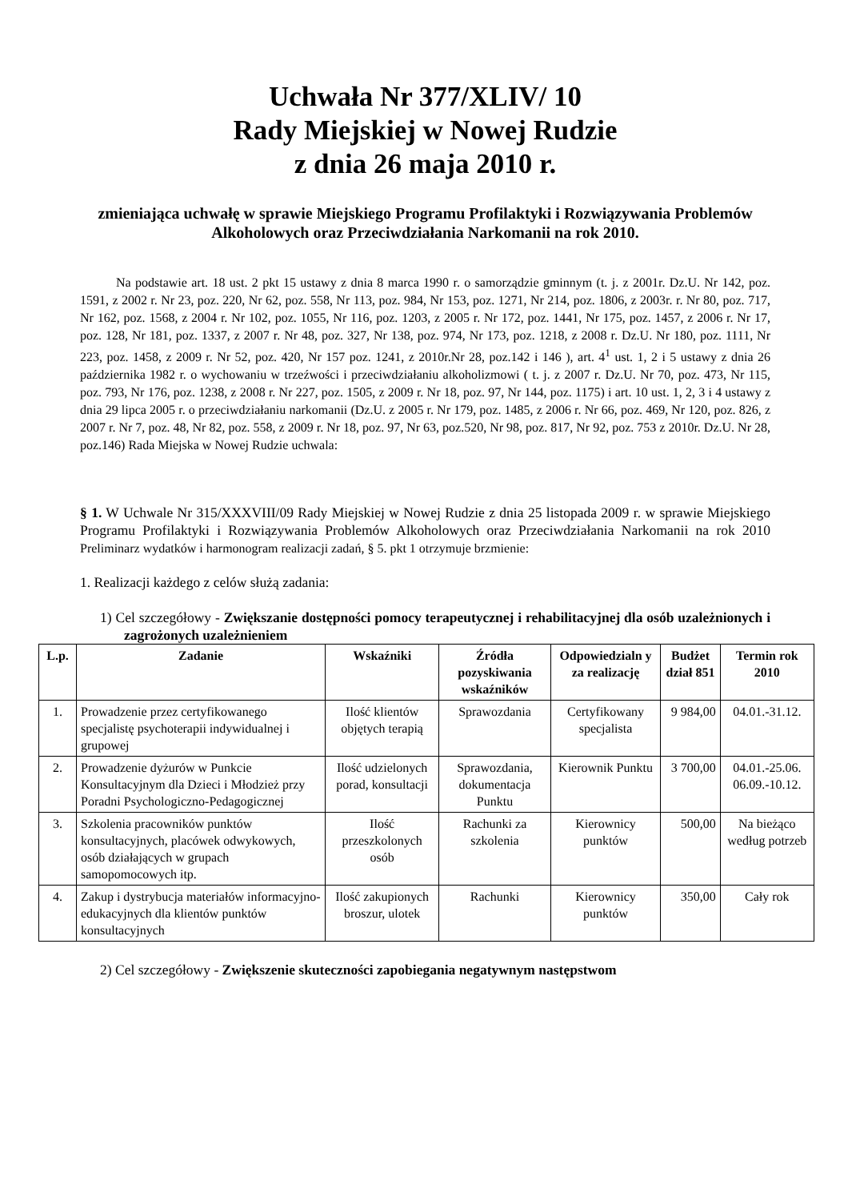Uchwała Nr 377/XLIV/ 10
Rady Miejskiej w Nowej Rudzie
z dnia 26 maja 2010 r.
zmieniająca uchwałę w sprawie Miejskiego Programu Profilaktyki i Rozwiązywania Problemów Alkoholowych oraz Przeciwdziałania Narkomanii na rok 2010.
Na podstawie art. 18 ust. 2 pkt 15 ustawy z dnia 8 marca 1990 r. o samorządzie gminnym (t. j. z 2001r. Dz.U. Nr 142, poz. 1591, z 2002 r. Nr 23, poz. 220, Nr 62, poz. 558, Nr 113, poz. 984, Nr 153, poz. 1271, Nr 214, poz. 1806, z 2003r. r. Nr 80, poz. 717, Nr 162, poz. 1568, z 2004 r. Nr 102, poz. 1055, Nr 116, poz. 1203, z 2005 r. Nr 172, poz. 1441, Nr 175, poz. 1457, z 2006 r. Nr 17, poz. 128, Nr 181, poz. 1337, z 2007 r. Nr 48, poz. 327, Nr 138, poz. 974, Nr 173, poz. 1218, z 2008 r. Dz.U. Nr 180, poz. 1111, Nr 223, poz. 1458, z 2009 r. Nr 52, poz. 420, Nr 157 poz. 1241, z 2010r.Nr 28, poz.142 i 146 ), art. 4<sup>1</sup> ust. 1, 2 i 5 ustawy z dnia 26 października 1982 r. o wychowaniu w trzeźwości i przeciwdziałaniu alkoholizmowi ( t. j. z 2007 r. Dz.U. Nr 70, poz. 473, Nr 115, poz. 793, Nr 176, poz. 1238, z 2008 r. Nr 227, poz. 1505, z 2009 r. Nr 18, poz. 97, Nr 144, poz. 1175) i art. 10 ust. 1, 2, 3 i 4 ustawy z dnia 29 lipca 2005 r. o przeciwdziałaniu narkomanii (Dz.U. z 2005 r. Nr 179, poz. 1485, z 2006 r. Nr 66, poz. 469, Nr 120, poz. 826, z 2007 r. Nr 7, poz. 48, Nr 82, poz. 558, z 2009 r. Nr 18, poz. 97, Nr 63, poz.520, Nr 98, poz. 817, Nr 92, poz. 753 z 2010r. Dz.U. Nr 28, poz.146) Rada Miejska w Nowej Rudzie uchwala:
§ 1. W Uchwale Nr 315/XXXVIII/09 Rady Miejskiej w Nowej Rudzie z dnia 25 listopada 2009 r. w sprawie Miejskiego Programu Profilaktyki i Rozwiązywania Problemów Alkoholowych oraz Przeciwdziałania Narkomanii na rok 2010 Preliminarz wydatków i harmonogram realizacji zadań, § 5. pkt 1 otrzymuje brzmienie:
1. Realizacji każdego z celów służą zadania:
1) Cel szczegółowy - Zwiększanie dostępności pomocy terapeutycznej i rehabilitacyjnej dla osób uzależnionych i zagrożonych uzależnieniem
| L.p. | Zadanie | Wskaźniki | Źródła pozyskiwania wskaźników | Odpowiedzialn y za realizację | Budżet dział 851 | Termin rok 2010 |
| --- | --- | --- | --- | --- | --- | --- |
| 1. | Prowadzenie przez certyfikowanego specjalistę psychoterapii indywidualnej i grupowej | Ilość klientów objętych terapią | Sprawozdania | Certyfikowany specjalista | 9 984,00 | 04.01.-31.12. |
| 2. | Prowadzenie dyżurów w Punkcie Konsultacyjnym dla Dzieci i Młodzież przy Poradni Psychologiczno-Pedagogicznej | Ilość udzielonych porad, konsultacji | Sprawozdania, dokumentacja Punktu | Kierownik Punktu | 3 700,00 | 04.01.-25.06. 06.09.-10.12. |
| 3. | Szkolenia pracowników punktów konsultacyjnych, placówek odwykowych, osób działających w grupach samopomocowych itp. | Ilość przeszkolonych osób | Rachunki za szkolenia | Kierownicy punktów | 500,00 | Na bieżąco według potrzeb |
| 4. | Zakup i dystrybucja materiałów informacyjno-edukacyjnych dla klientów punktów konsultacyjnych | Ilość zakupionych broszur, ulotek | Rachunki | Kierownicy punktów | 350,00 | Cały rok |
2) Cel szczegółowy - Zwiększenie skuteczności zapobiegania negatywnym następstwom